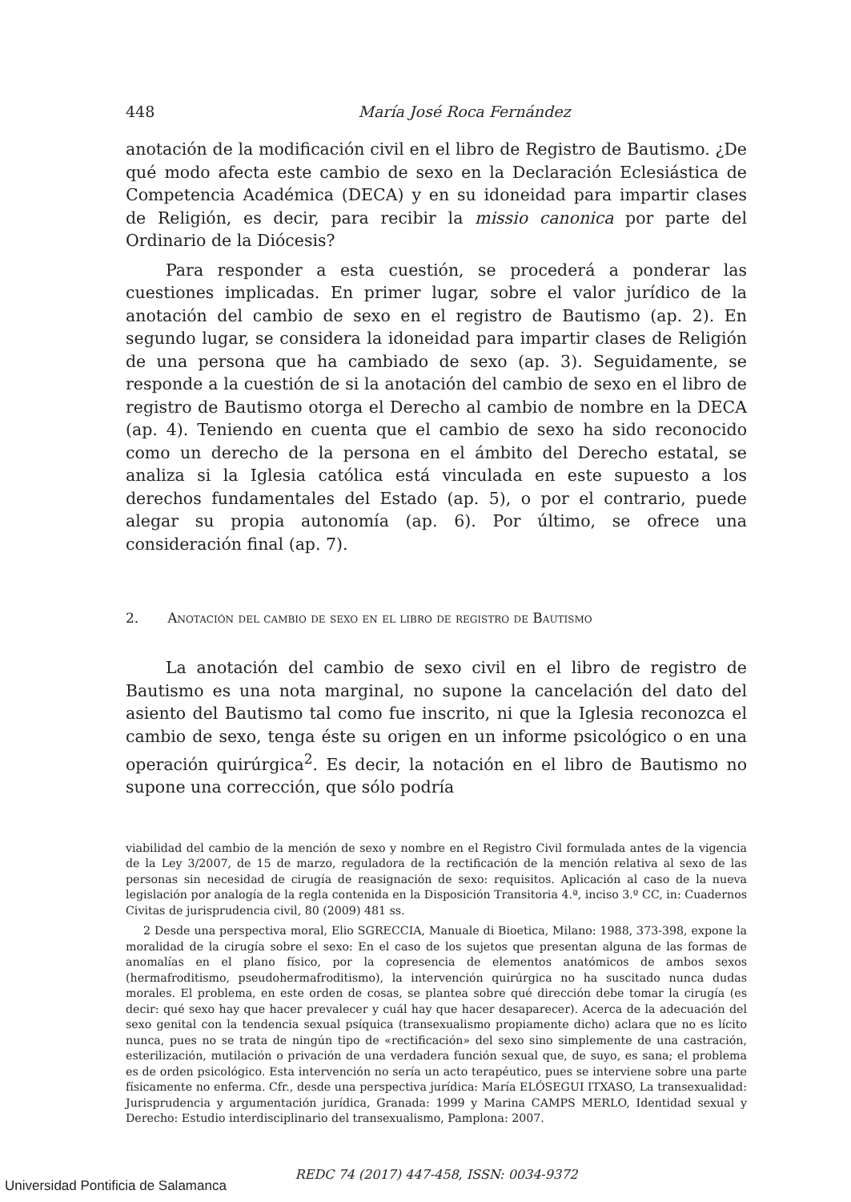448 María José Roca Fernández
anotación de la modificación civil en el libro de Registro de Bautismo. ¿De qué modo afecta este cambio de sexo en la Declaración Eclesiástica de Competencia Académica (DECA) y en su idoneidad para impartir clases de Religión, es decir, para recibir la missio canonica por parte del Ordinario de la Diócesis?
Para responder a esta cuestión, se procederá a ponderar las cuestiones implicadas. En primer lugar, sobre el valor jurídico de la anotación del cambio de sexo en el registro de Bautismo (ap. 2). En segundo lugar, se considera la idoneidad para impartir clases de Religión de una persona que ha cambiado de sexo (ap. 3). Seguidamente, se responde a la cuestión de si la anotación del cambio de sexo en el libro de registro de Bautismo otorga el Derecho al cambio de nombre en la DECA (ap. 4). Teniendo en cuenta que el cambio de sexo ha sido reconocido como un derecho de la persona en el ámbito del Derecho estatal, se analiza si la Iglesia católica está vinculada en este supuesto a los derechos fundamentales del Estado (ap. 5), o por el contrario, puede alegar su propia autonomía (ap. 6). Por último, se ofrece una consideración final (ap. 7).
2. Anotación del cambio de sexo en el libro de registro de Bautismo
La anotación del cambio de sexo civil en el libro de registro de Bautismo es una nota marginal, no supone la cancelación del dato del asiento del Bautismo tal como fue inscrito, ni que la Iglesia reconozca el cambio de sexo, tenga éste su origen en un informe psicológico o en una operación quirúrgica<sup>2</sup>. Es decir, la notación en el libro de Bautismo no supone una corrección, que sólo podría
viabilidad del cambio de la mención de sexo y nombre en el Registro Civil formulada antes de la vigencia de la Ley 3/2007, de 15 de marzo, reguladora de la rectificación de la mención relativa al sexo de las personas sin necesidad de cirugía de reasignación de sexo: requisitos. Aplicación al caso de la nueva legislación por analogía de la regla contenida en la Disposición Transitoria 4.ª, inciso 3.º CC, in: Cuadernos Civitas de jurisprudencia civil, 80 (2009) 481 ss.
2 Desde una perspectiva moral, Elio SGRECCIA, Manuale di Bioetica, Milano: 1988, 373-398, expone la moralidad de la cirugía sobre el sexo: En el caso de los sujetos que presentan alguna de las formas de anomalías en el plano físico, por la copresencia de elementos anatómicos de ambos sexos (hermafroditismo, pseudohermafroditismo), la intervención quirúrgica no ha suscitado nunca dudas morales. El problema, en este orden de cosas, se plantea sobre qué dirección debe tomar la cirugía (es decir: qué sexo hay que hacer prevalecer y cuál hay que hacer desaparecer). Acerca de la adecuación del sexo genital con la tendencia sexual psíquica (transexualismo propiamente dicho) aclara que no es lícito nunca, pues no se trata de ningún tipo de «rectificación» del sexo sino simplemente de una castración, esterilización, mutilación o privación de una verdadera función sexual que, de suyo, es sana; el problema es de orden psicológico. Esta intervención no sería un acto terapéutico, pues se interviene sobre una parte físicamente no enferma. Cfr., desde una perspectiva jurídica: María ELÓSEGUI ITXASO, La transexualidad: Jurisprudencia y argumentación jurídica, Granada: 1999 y Marina CAMPS MERLO, Identidad sexual y Derecho: Estudio interdisciplinario del transexualismo, Pamplona: 2007.
REDC 74 (2017) 447-458, ISSN: 0034-9372
Universidad Pontificia de Salamanca